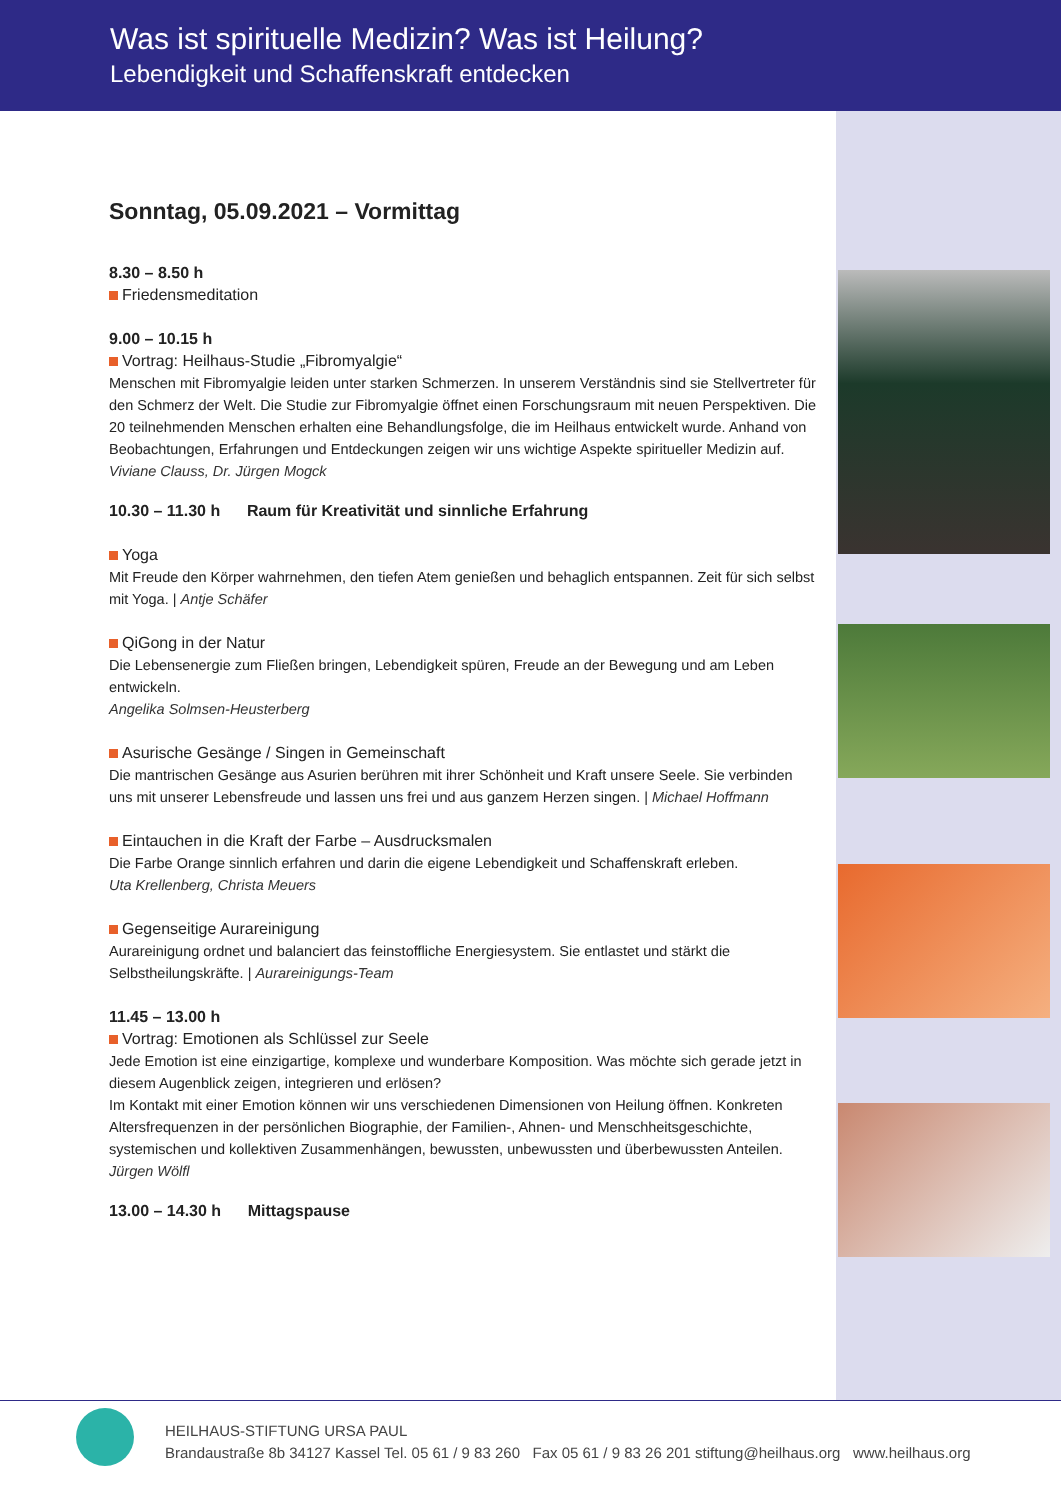Was ist spirituelle Medizin? Was ist Heilung?
Lebendigkeit und Schaffenskraft entdecken
Sonntag, 05.09.2021 – Vormittag
8.30 – 8.50 h
Friedensmeditation
9.00 – 10.15 h
Vortrag: Heilhaus-Studie „Fibromyalgie“
Menschen mit Fibromyalgie leiden unter starken Schmerzen. In unserem Verständnis sind sie Stellvertreter für den Schmerz der Welt. Die Studie zur Fibromyalgie öffnet einen Forschungsraum mit neuen Perspektiven. Die 20 teilnehmenden Menschen erhalten eine Behandlungsfolge, die im Heilhaus entwickelt wurde. Anhand von Beobachtungen, Erfahrungen und Entdeckungen zeigen wir uns wichtige Aspekte spiritueller Medizin auf.
Viviane Clauss, Dr. Jürgen Mogck
10.30 – 11.30 h Raum für Kreativität und sinnliche Erfahrung
Yoga
Mit Freude den Körper wahrnehmen, den tiefen Atem genießen und behaglich entspannen. Zeit für sich selbst mit Yoga. | Antje Schäfer
QiGong in der Natur
Die Lebensenergie zum Fließen bringen, Lebendigkeit spüren, Freude an der Bewegung und am Leben entwickeln.
Angelika Solmsen-Heusterberg
Asurische Gesänge / Singen in Gemeinschaft
Die mantrischen Gesänge aus Asurien berühren mit ihrer Schönheit und Kraft unsere Seele. Sie verbinden uns mit unserer Lebensfreude und lassen uns frei und aus ganzem Herzen singen. | Michael Hoffmann
Eintauchen in die Kraft der Farbe – Ausdrucksmalen
Die Farbe Orange sinnlich erfahren und darin die eigene Lebendigkeit und Schaffenskraft erleben.
Uta Krellenberg, Christa Meuers
Gegenseitige Aurareinigung
Aurareinigung ordnet und balanciert das feinstoffliche Energiesystem. Sie entlastet und stärkt die Selbstheilungskräfte. | Aurareinigungs-Team
11.45 – 13.00 h
Vortrag: Emotionen als Schlüssel zur Seele
Jede Emotion ist eine einzigartige, komplexe und wunderbare Komposition. Was möchte sich gerade jetzt in diesem Augenblick zeigen, integrieren und erlösen?
Im Kontakt mit einer Emotion können wir uns verschiedenen Dimensionen von Heilung öffnen. Konkreten Altersfrequenzen in der persönlichen Biographie, der Familien-, Ahnen- und Menschheitsgeschichte, systemischen und kollektiven Zusammenhängen, bewussten, unbewussten und überbewussten Anteilen.
Jürgen Wölfl
13.00 – 14.30 h Mittagspause
HEILHAUS-STIFTUNG URSA PAUL
Brandaustraße 8b 34127 Kassel Tel. 05 61 / 9 83 260 Fax 05 61 / 9 83 26 201 stiftung@heilhaus.org www.heilhaus.org